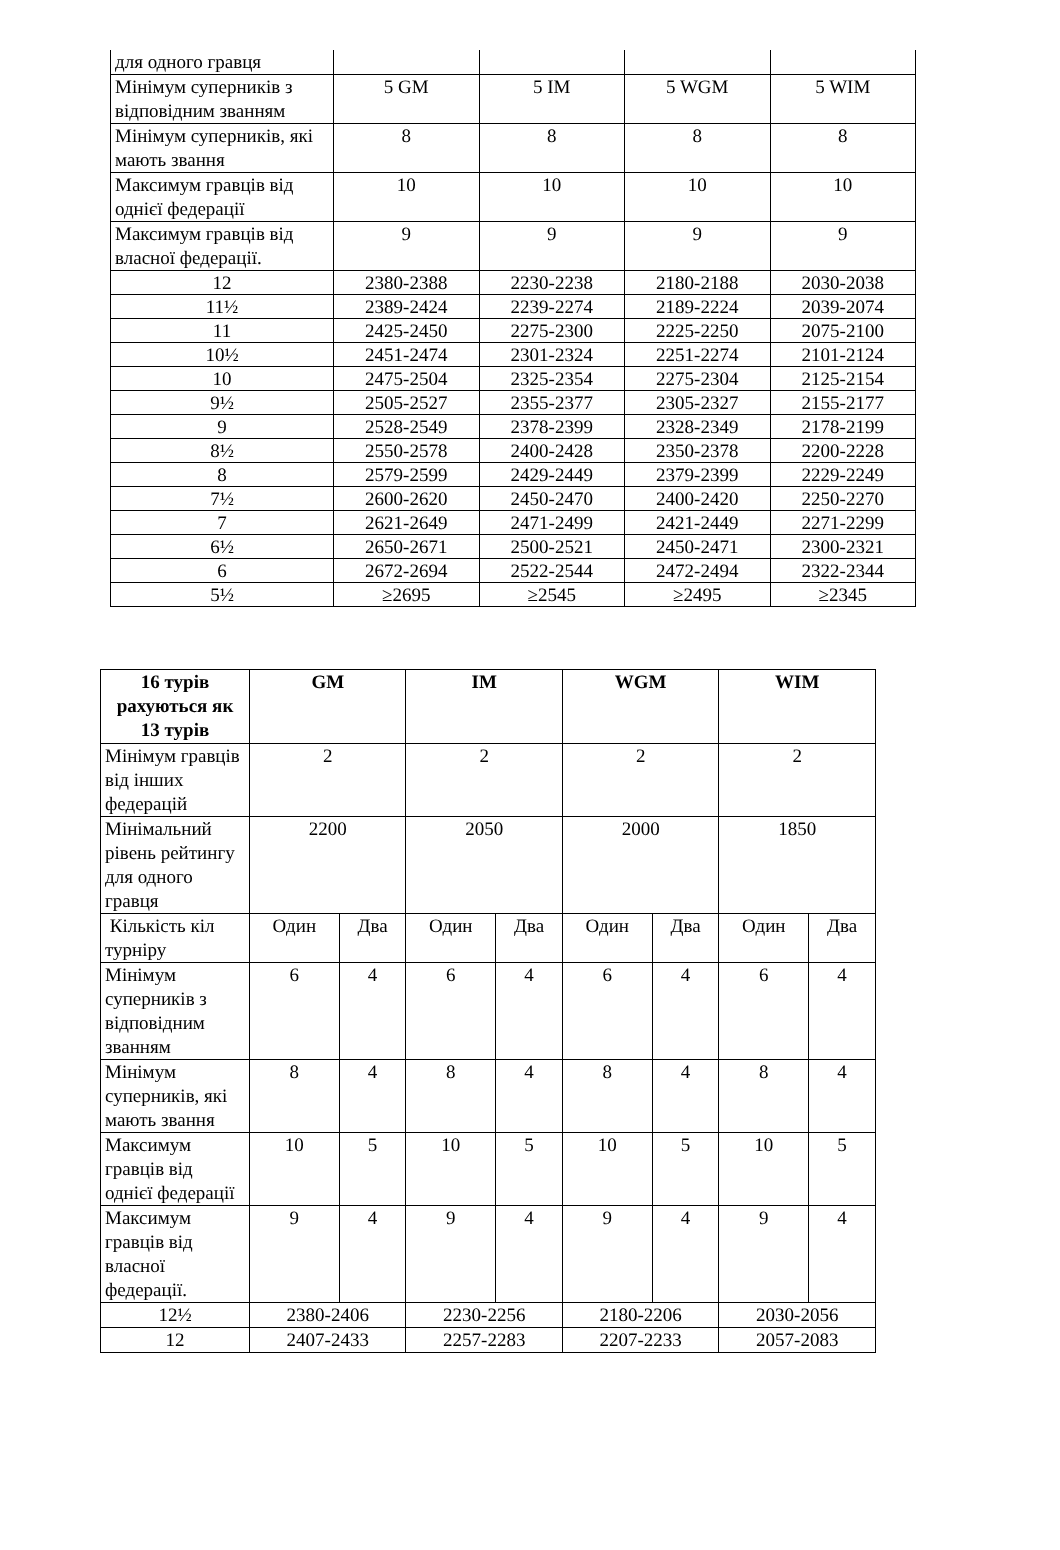| для одного гравця | | | | |
| Мінімум суперників з відповідним званням | 5 GM | 5 IM | 5 WGM | 5 WIM |
| Мінімум суперників, які мають звання | 8 | 8 | 8 | 8 |
| Максимум гравців від однієї федерації | 10 | 10 | 10 | 10 |
| Максимум гравців від власної федерації. | 9 | 9 | 9 | 9 |
| 12 | 2380-2388 | 2230-2238 | 2180-2188 | 2030-2038 |
| 11½ | 2389-2424 | 2239-2274 | 2189-2224 | 2039-2074 |
| 11 | 2425-2450 | 2275-2300 | 2225-2250 | 2075-2100 |
| 10½ | 2451-2474 | 2301-2324 | 2251-2274 | 2101-2124 |
| 10 | 2475-2504 | 2325-2354 | 2275-2304 | 2125-2154 |
| 9½ | 2505-2527 | 2355-2377 | 2305-2327 | 2155-2177 |
| 9 | 2528-2549 | 2378-2399 | 2328-2349 | 2178-2199 |
| 8½ | 2550-2578 | 2400-2428 | 2350-2378 | 2200-2228 |
| 8 | 2579-2599 | 2429-2449 | 2379-2399 | 2229-2249 |
| 7½ | 2600-2620 | 2450-2470 | 2400-2420 | 2250-2270 |
| 7 | 2621-2649 | 2471-2499 | 2421-2449 | 2271-2299 |
| 6½ | 2650-2671 | 2500-2521 | 2450-2471 | 2300-2321 |
| 6 | 2672-2694 | 2522-2544 | 2472-2494 | 2322-2344 |
| 5½ | ≥2695 | ≥2545 | ≥2495 | ≥2345 |
| 16 турів рахуються як 13 турів | GM | | IM | | WGM | | WIM | |
| --- | --- | --- | --- | --- | --- | --- | --- | --- |
| Мінімум гравців від інших федерацій | 2 | | 2 | | 2 | | 2 | |
| Мінімальний рівень рейтингу для одного гравця | 2200 | | 2050 | | 2000 | | 1850 | |
| Кількість кіл турніру | Один | Два | Один | Два | Один | Два | Один | Два |
| Мінімум суперників з відповідним званням | 6 | 4 | 6 | 4 | 6 | 4 | 6 | 4 |
| Мінімум суперників, які мають звання | 8 | 4 | 8 | 4 | 8 | 4 | 8 | 4 |
| Максимум гравців від однієї федерації | 10 | 5 | 10 | 5 | 10 | 5 | 10 | 5 |
| Максимум гравців від власної федерації. | 9 | 4 | 9 | 4 | 9 | 4 | 9 | 4 |
| 12½ | 2380-2406 | | 2230-2256 | | 2180-2206 | | 2030-2056 | |
| 12 | 2407-2433 | | 2257-2283 | | 2207-2233 | | 2057-2083 | |